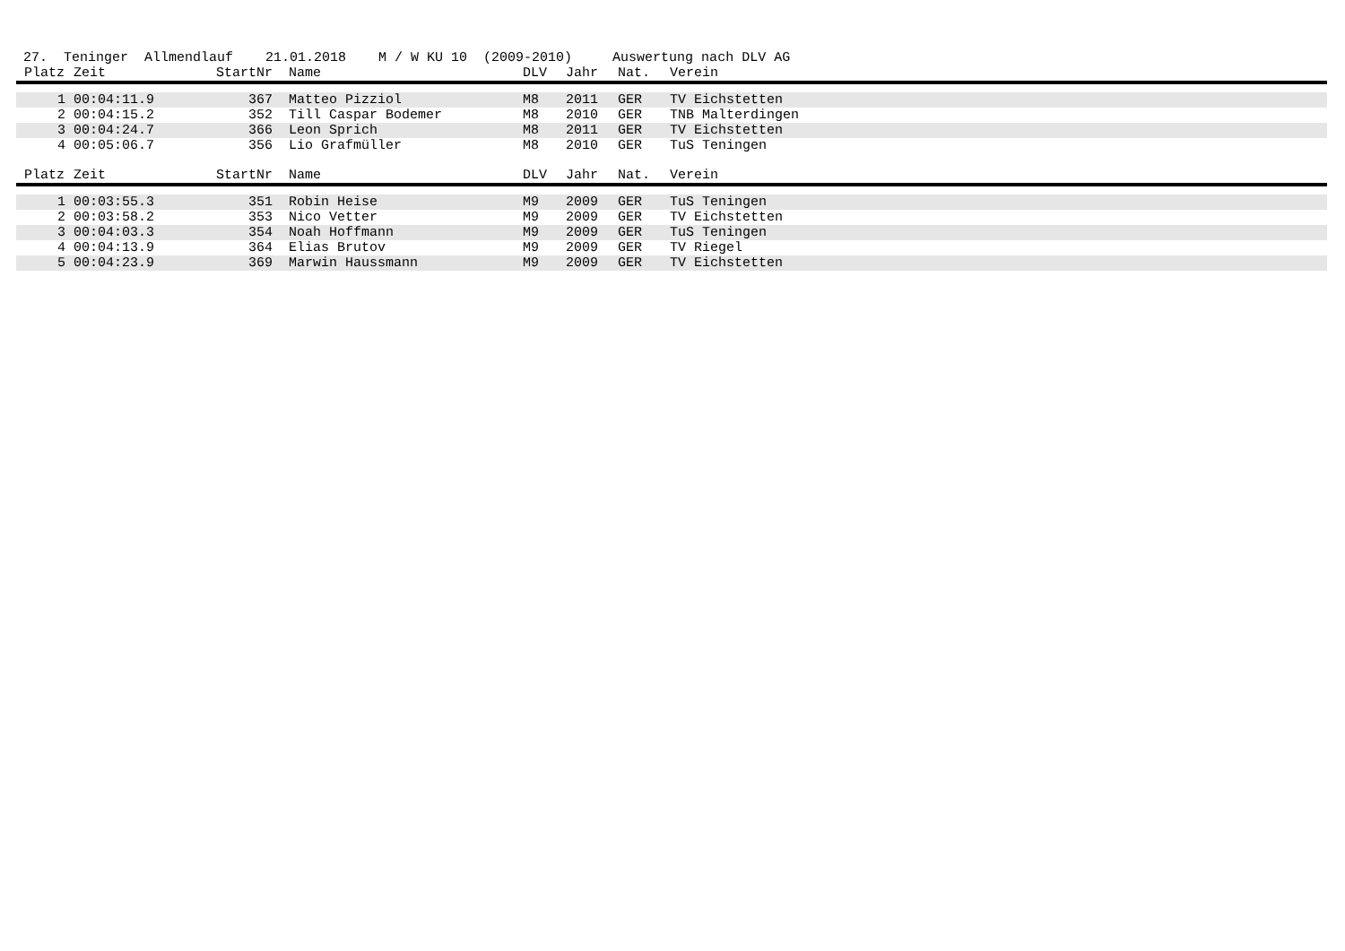27. Teninger Allmendlauf 21.01.2018 M / W KU 10 (2009-2010) Auswertung nach DLV AG
| Platz | Zeit | StartNr | Name | DLV | Jahr | Nat. | Verein |
| --- | --- | --- | --- | --- | --- | --- | --- |
| 1 | 00:04:11.9 | 367 | Matteo Pizziol | M8 | 2011 | GER | TV Eichstetten |
| 2 | 00:04:15.2 | 352 | Till Caspar Bodemer | M8 | 2010 | GER | TNB Malterdingen |
| 3 | 00:04:24.7 | 366 | Leon Sprich | M8 | 2011 | GER | TV Eichstetten |
| 4 | 00:05:06.7 | 356 | Lio Grafmüller | M8 | 2010 | GER | TuS Teningen |
| Platz | Zeit | StartNr | Name | DLV | Jahr | Nat. | Verein |
| --- | --- | --- | --- | --- | --- | --- | --- |
| 1 | 00:03:55.3 | 351 | Robin Heise | M9 | 2009 | GER | TuS Teningen |
| 2 | 00:03:58.2 | 353 | Nico Vetter | M9 | 2009 | GER | TV Eichstetten |
| 3 | 00:04:03.3 | 354 | Noah Hoffmann | M9 | 2009 | GER | TuS Teningen |
| 4 | 00:04:13.9 | 364 | Elias Brutov | M9 | 2009 | GER | TV Riegel |
| 5 | 00:04:23.9 | 369 | Marwin Haussmann | M9 | 2009 | GER | TV Eichstetten |